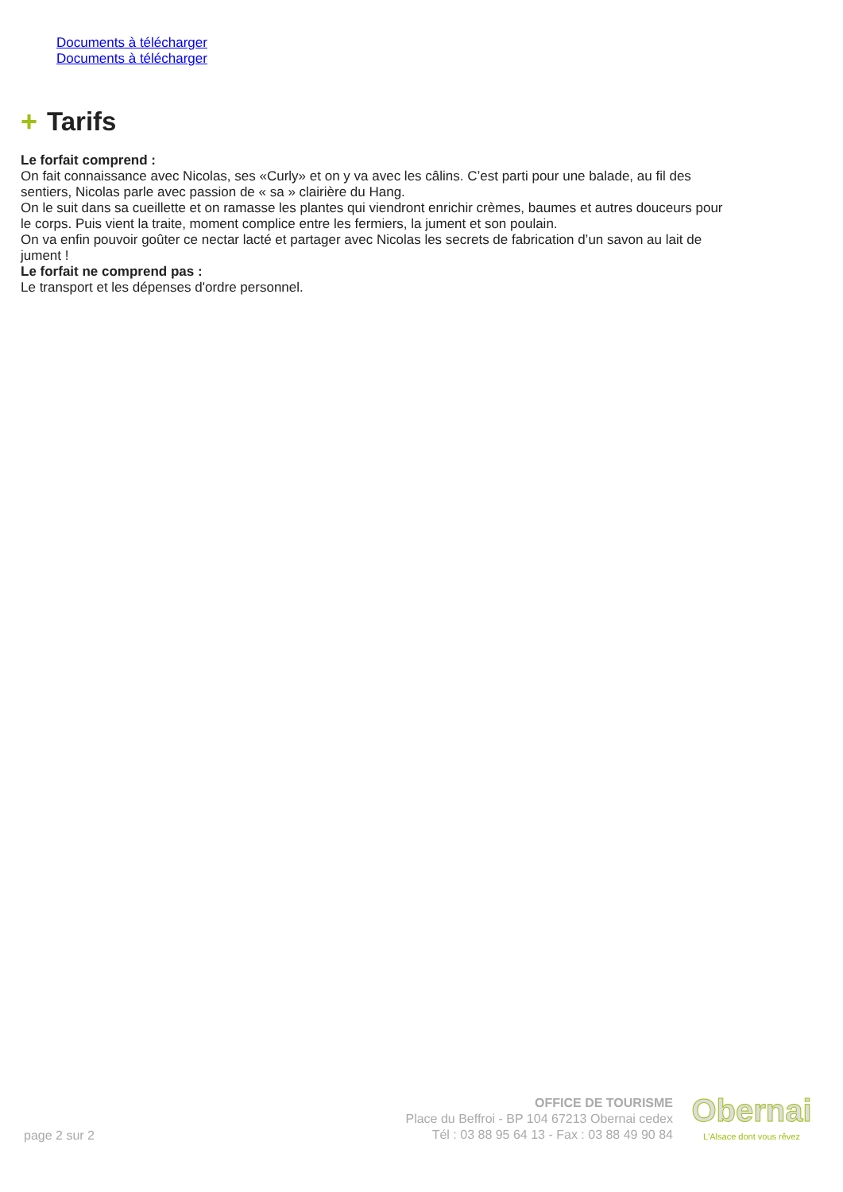Documents à télécharger
Documents à télécharger
+ Tarifs
Le forfait comprend :
On fait connaissance avec Nicolas, ses «Curly» et on y va avec les câlins. C’est parti pour une balade, au fil des sentiers, Nicolas parle avec passion de « sa » clairière du Hang.
On le suit dans sa cueillette et on ramasse les plantes qui viendront enrichir crèmes, baumes et autres douceurs pour le corps. Puis vient la traite, moment complice entre les fermiers, la jument et son poulain.
On va enfin pouvoir goûter ce nectar lacté et partager avec Nicolas les secrets de fabrication d’un savon au lait de jument !
Le forfait ne comprend pas :
Le transport et les dépenses d'ordre personnel.
page 2 sur 2
OFFICE DE TOURISME
Place du Beffroi - BP 104 67213 Obernai cedex
Tél : 03 88 95 64 13 - Fax : 03 88 49 90 84
Obernai
L'Alsace dont vous rêvez